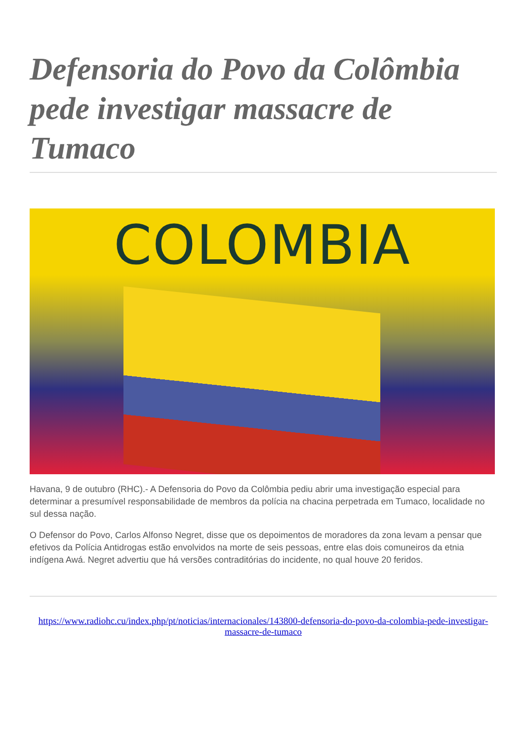Defensoria do Povo da Colômbia pede investigar massacre de Tumaco
COLOMBIA
Havana, 9 de outubro (RHC).- A Defensoria do Povo da Colômbia pediu abrir uma investigação especial para determinar a presumível responsabilidade de membros da polícia na chacina perpetrada em Tumaco, localidade no sul dessa nação.
O Defensor do Povo, Carlos Alfonso Negret, disse que os depoimentos de moradores da zona levam a pensar que efetivos da Polícia Antidrogas estão envolvidos na morte de seis pessoas, entre elas dois comuneiros da etnia indígena Awá. Negret advertiu que há versões contraditórias do incidente, no qual houve 20 feridos.
https://www.radiohc.cu/index.php/pt/noticias/internacionales/143800-defensoria-do-povo-da-colombia-pede-investigar-massacre-de-tumaco